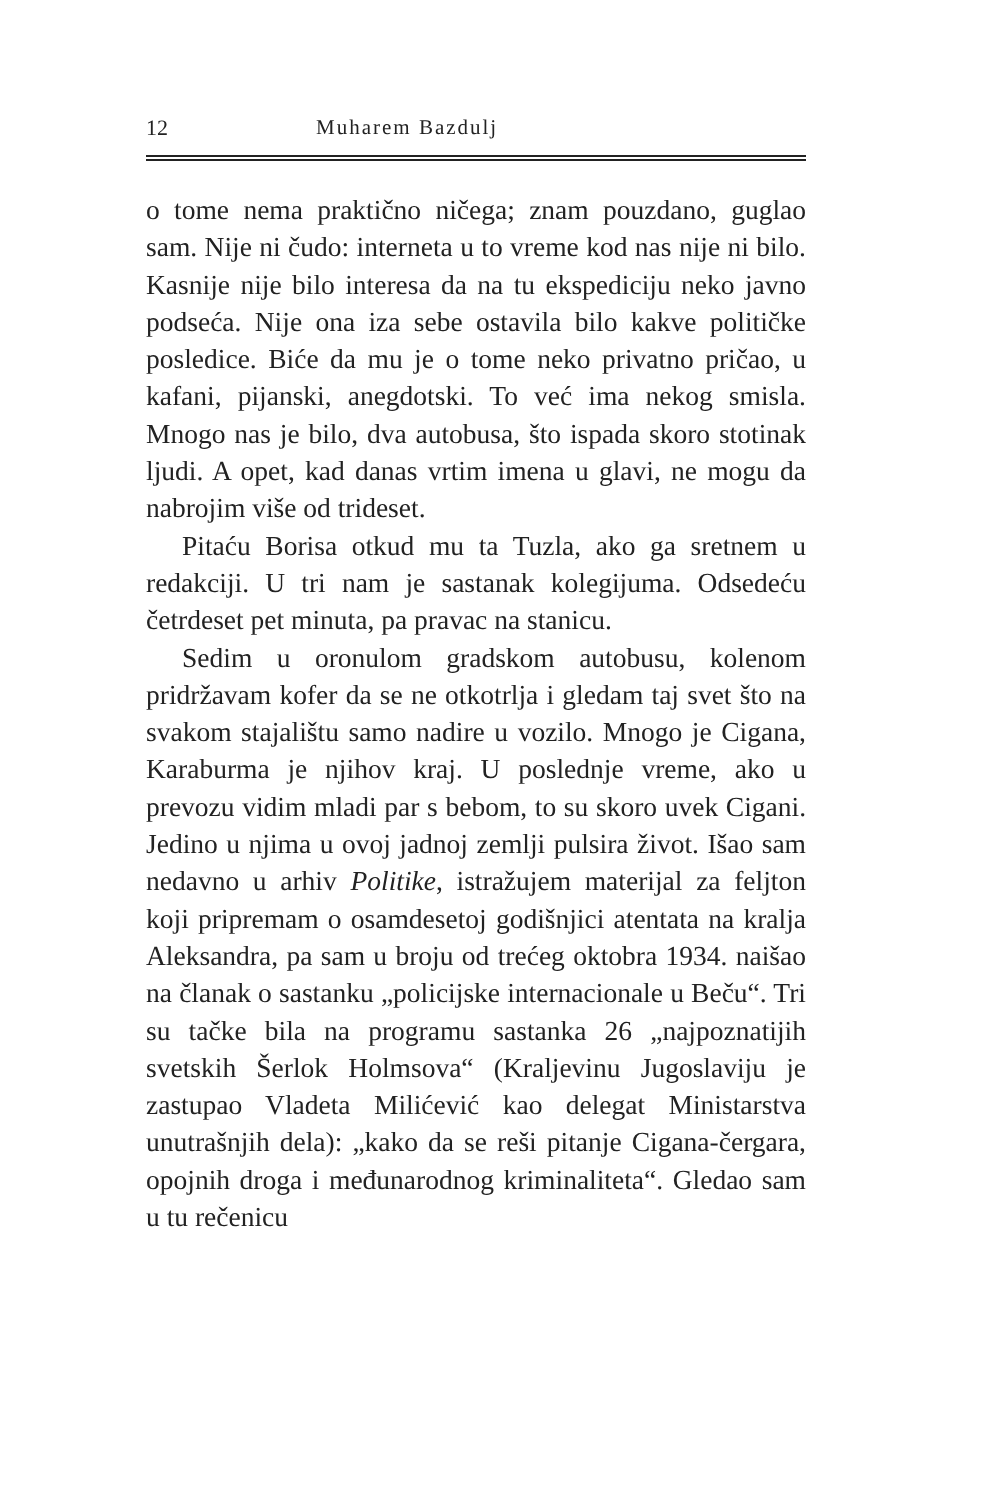12 Muharem Bazdulj
o tome nema praktično ničega; znam pouzdano, guglao sam. Nije ni čudo: interneta u to vreme kod nas nije ni bilo. Kasnije nije bilo interesa da na tu ekspediciju neko javno podseća. Nije ona iza sebe ostavila bilo kakve političke posledice. Biće da mu je o tome neko privatno pričao, u kafani, pijanski, anegdotski. To već ima nekog smisla. Mnogo nas je bilo, dva autobusa, što ispada skoro stotinak ljudi. A opet, kad danas vrtim imena u glavi, ne mogu da nabrojim više od trideset.
Pitaću Borisa otkud mu ta Tuzla, ako ga sretnem u redakciji. U tri nam je sastanak kolegijuma. Odsedeću četrdeset pet minuta, pa pravac na stanicu.
Sedim u oronulom gradskom autobusu, kolenom pridržavam kofer da se ne otkotrlja i gledam taj svet što na svakom stajalištu samo nadire u vozilo. Mnogo je Cigana, Karaburma je njihov kraj. U poslednje vreme, ako u prevozu vidim mladi par s bebom, to su skoro uvek Cigani. Jedino u njima u ovoj jadnoj zemlji pulsira život. Išao sam nedavno u arhiv Politike, istražujem materijal za feljton koji pripremam o osamdesetoj godišnjici atentata na kralja Aleksandra, pa sam u broju od trećeg oktobra 1934. naišao na članak o sastanku „policijske internacionale u Beču“. Tri su tačke bila na programu sastanka 26 „najpoznatijih svetskih Šerlok Holmsova“ (Kraljevinu Jugoslaviju je zastupao Vladeta Milićević kao delegat Ministarstva unutrašnjih dela): „kako da se reši pitanje Cigana-čergara, opojnih droga i međunarodnog kriminaliteta“. Gledao sam u tu rečenicu